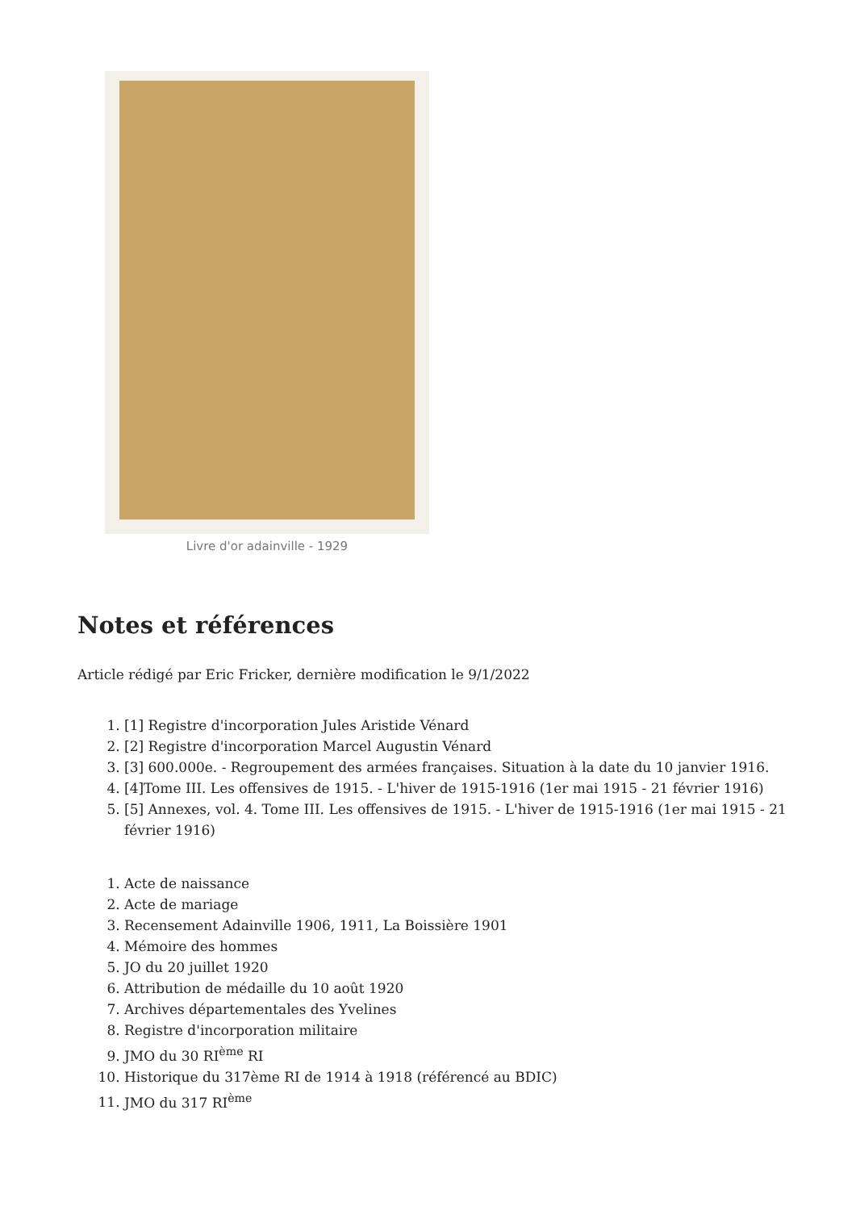Livre d'or adainville - 1929
Notes et références
Article rédigé par Eric Fricker, dernière modification le 9/1/2022
1. [1] Registre d'incorporation Jules Aristide Vénard
2. [2] Registre d'incorporation Marcel Augustin Vénard
3. [3] 600.000e. - Regroupement des armées françaises. Situation à la date du 10 janvier 1916.
4. [4]Tome III. Les offensives de 1915. - L'hiver de 1915-1916 (1er mai 1915 - 21 février 1916)
5. [5] Annexes, vol. 4. Tome III. Les offensives de 1915. - L'hiver de 1915-1916 (1er mai 1915 - 21 février 1916)
1. Acte de naissance
2. Acte de mariage
3. Recensement Adainville 1906, 1911, La Boissière 1901
4. Mémoire des hommes
5. JO du 20 juillet 1920
6. Attribution de médaille du 10 août 1920
7. Archives départementales des Yvelines
8. Registre d'incorporation militaire
9. JMO du 30 RI<sup>ème</sup> RI
10. Historique du 317ème RI de 1914 à 1918 (référencé au BDIC)
11. JMO du 317 RI<sup>ème</sup>